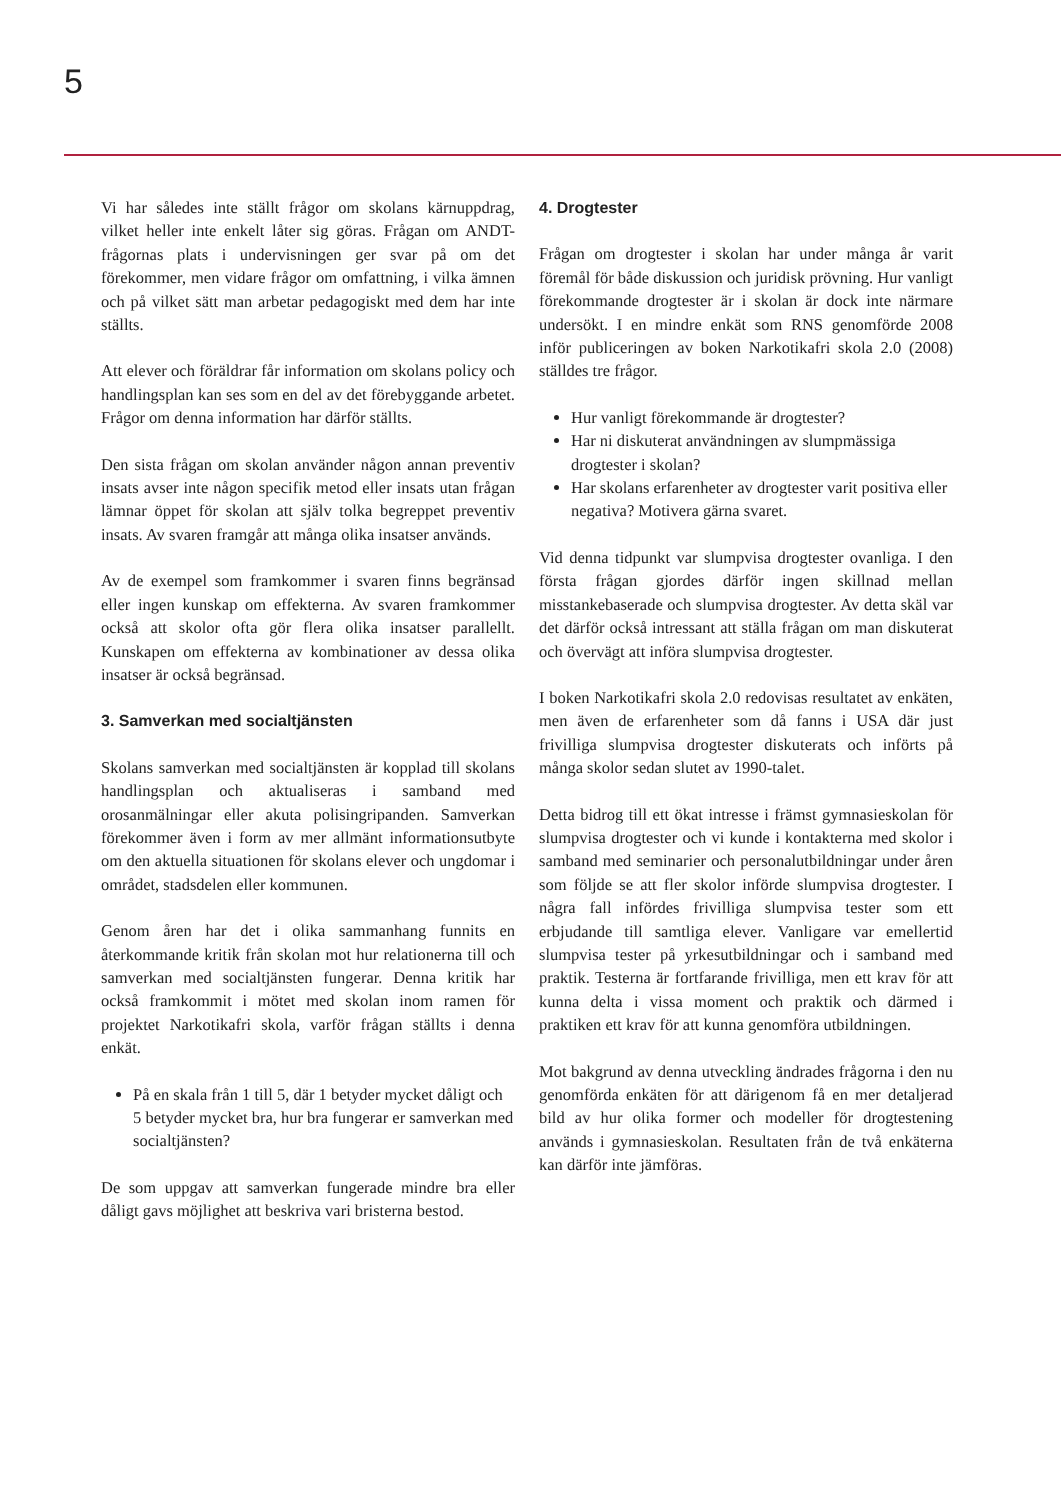5
Vi har således inte ställt frågor om skolans kärnuppdrag, vilket heller inte enkelt låter sig göras. Frågan om ANDT-frågornas plats i undervisningen ger svar på om det förekommer, men vidare frågor om omfattning, i vilka ämnen och på vilket sätt man arbetar pedagogiskt med dem har inte ställts.
Att elever och föräldrar får information om skolans policy och handlingsplan kan ses som en del av det förebyggande arbetet. Frågor om denna information har därför ställts.
Den sista frågan om skolan använder någon annan preventiv insats avser inte någon specifik metod eller insats utan frågan lämnar öppet för skolan att själv tolka begreppet preventiv insats. Av svaren framgår att många olika insatser används.
Av de exempel som framkommer i svaren finns begränsad eller ingen kunskap om effekterna. Av svaren framkommer också att skolor ofta gör flera olika insatser parallellt. Kunskapen om effekterna av kombinationer av dessa olika insatser är också begränsad.
3. Samverkan med socialtjänsten
Skolans samverkan med socialtjänsten är kopplad till skolans handlingsplan och aktualiseras i samband med orosanmälningar eller akuta polisingripanden. Samverkan förekommer även i form av mer allmänt informationsutbyte om den aktuella situationen för skolans elever och ungdomar i området, stadsdelen eller kommunen.
Genom åren har det i olika sammanhang funnits en återkommande kritik från skolan mot hur relationerna till och samverkan med socialtjänsten fungerar. Denna kritik har också framkommit i mötet med skolan inom ramen för projektet Narkotikafri skola, varför frågan ställts i denna enkät.
På en skala från 1 till 5, där 1 betyder mycket dåligt och 5 betyder mycket bra, hur bra fungerar er samverkan med socialtjänsten?
De som uppgav att samverkan fungerade mindre bra eller dåligt gavs möjlighet att beskriva vari bristerna bestod.
4. Drogtester
Frågan om drogtester i skolan har under många år varit föremål för både diskussion och juridisk prövning. Hur vanligt förekommande drogtester är i skolan är dock inte närmare undersökt. I en mindre enkät som RNS genomförde 2008 inför publiceringen av boken Narkotikafri skola 2.0 (2008) ställdes tre frågor.
Hur vanligt förekommande är drogtester?
Har ni diskuterat användningen av slumpmässiga drogtester i skolan?
Har skolans erfarenheter av drogtester varit positiva eller negativa? Motivera gärna svaret.
Vid denna tidpunkt var slumpvisa drogtester ovanliga. I den första frågan gjordes därför ingen skillnad mellan misstankebaserade och slumpvisa drogtester. Av detta skäl var det därför också intressant att ställa frågan om man diskuterat och övervägt att införa slumpvisa drogtester.
I boken Narkotikafri skola 2.0 redovisas resultatet av enkäten, men även de erfarenheter som då fanns i USA där just frivilliga slumpvisa drogtester diskuterats och införts på många skolor sedan slutet av 1990-talet.
Detta bidrog till ett ökat intresse i främst gymnasieskolan för slumpvisa drogtester och vi kunde i kontakterna med skolor i samband med seminarier och personalutbildningar under åren som följde se att fler skolor införde slumpvisa drogtester. I några fall infördes frivilliga slumpvisa tester som ett erbjudande till samtliga elever. Vanligare var emellertid slumpvisa tester på yrkesutbildningar och i samband med praktik. Testerna är fortfarande frivilliga, men ett krav för att kunna delta i vissa moment och praktik och därmed i praktiken ett krav för att kunna genomföra utbildningen.
Mot bakgrund av denna utveckling ändrades frågorna i den nu genomförda enkäten för att därigenom få en mer detaljerad bild av hur olika former och modeller för drogtestening används i gymnasieskolan. Resultaten från de två enkäterna kan därför inte jämföras.